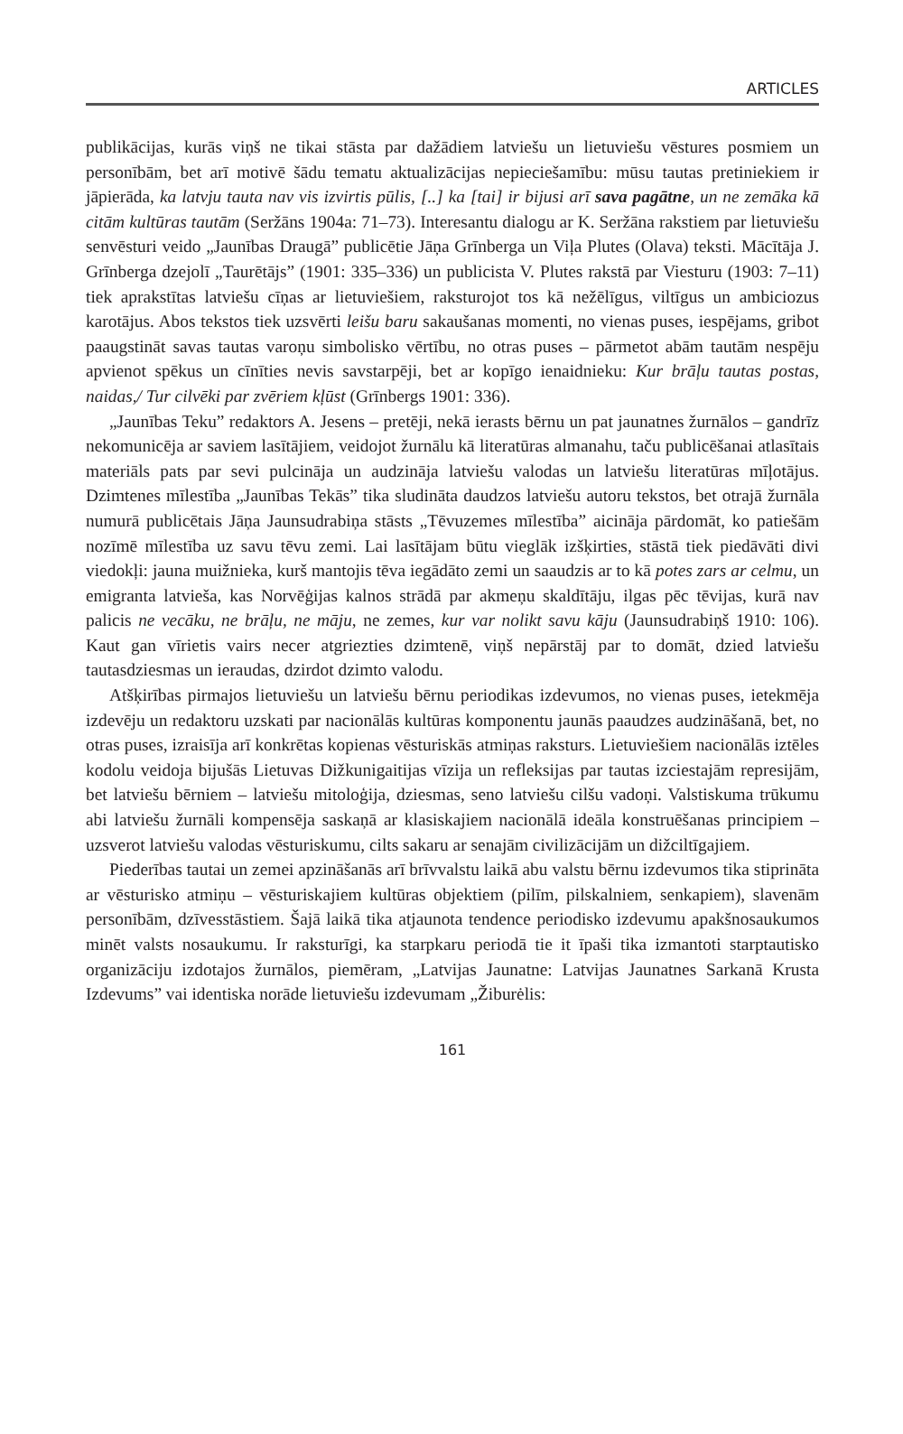ARTICLES
publikācijas, kurās viņš ne tikai stāsta par dažādiem latviešu un lietuviešu vēstures posmiem un personībām, bet arī motivē šādu tematu aktualizācijas nepieciešamību: mūsu tautas pretiniekiem ir jāpierāda, ka latvju tauta nav vis izvirtis pūlis, [..] ka [tai] ir bijusi arī sava pagātne, un ne zemāka kā citām kultūras tautām (Seržāns 1904a: 71–73). Interesantu dialogu ar K. Seržāna rakstiem par lietuviešu senvēsturi veido „Jaunības Draugā” publicētie Jāņa Grīnberga un Viļa Plutes (Olava) teksti. Mācītāja J. Grīnberga dzejolī „Taurētājs” (1901: 335–336) un publicista V. Plutes rakstā par Viesturu (1903: 7–11) tiek aprakstītas latviešu cīņas ar lietuviešiem, raksturojot tos kā nežēlīgus, viltīgus un ambiciozus karotājus. Abos tekstos tiek uzsvērti leišu baru sakaušanas momenti, no vienas puses, iespējams, gribot paaugstināt savas tautas varoņu simbolisko vērtību, no otras puses – pārmetot abām tautām nespēju apvienot spēkus un cīnīties nevis savstarpēji, bet ar kopīgo ienaidnieku: Kur brāļu tautas postas, naidas,/ Tur cilvēki par zvēriem kļūst (Grīnbergs 1901: 336).
„Jaunības Teku” redaktors A. Jesens – pretēji, nekā ierasts bērnu un pat jaunatnes žurnālos – gandrīz nekomunicēja ar saviem lasītājiem, veidojot žurnālu kā literatūras almanahu, taču publicēšanai atlasītais materiāls pats par sevi pulcināja un audzināja latviešu valodas un latviešu literatūras mīļotājus. Dzimtenes mīlestība „Jaunības Tekās” tika sludināta daudzos latviešu autoru tekstos, bet otrajā žurnāla numurā publicētais Jāņa Jaunsudrabiņa stāsts „Tēvuzemes mīlestība” aicināja pārdomāt, ko patiešām nozīmē mīlestība uz savu tēvu zemi. Lai lasītājam būtu vieglāk izšķirties, stāstā tiek piedāvāti divi viedokļi: jauna muižnieka, kurš mantojis tēva iegādāto zemi un saaudzis ar to kā potes zars ar celmu, un emigranta latvieša, kas Norvēģijas kalnos strādā par akmeņu skaldītāju, ilgas pēc tēvijas, kurā nav palicis ne vecāku, ne brāļu, ne māju, ne zemes, kur var nolikt savu kāju (Jaunsudrabiņš 1910: 106). Kaut gan vīrietis vairs necer atgriezties dzimtenē, viņš nepārstāj par to domāt, dzied latviešu tautasdziesmas un ieraudas, dzirdot dzimto valodu.
Atšķirības pirmajos lietuviešu un latviešu bērnu periodikas izdevumos, no vienas puses, ietekmēja izdevēju un redaktoru uzskati par nacionālās kultūras komponentu jaunās paaudzes audzināšanā, bet, no otras puses, izraisīja arī konkrētas kopienas vēsturiskās atmiņas raksturs. Lietuviešiem nacionālās iztēles kodolu veidoja bijušās Lietuvas Dižkunigaitijas vīzija un refleksijas par tautas izciestajām represijām, bet latviešu bērniem – latviešu mitoloģija, dziesmas, seno latviešu cilšu vadoņi. Valstiskuma trūkumu abi latviešu žurnāli kompensēja saskaņā ar klasiskajiem nacionālā ideāla konstruēšanas principiem – uzsverot latviešu valodas vēsturiskumu, cilts sakaru ar senajām civilizācijām un dižciltīgajiem.
Piederības tautai un zemei apzināšanās arī brīvvalstu laikā abu valstu bērnu izdevumos tika stiprināta ar vēsturisko atmiņu – vēsturiskajiem kultūras objektiem (pilīm, pilskalniem, senkapiem), slavenām personībām, dzīvesstāstiem. Šajā laikā tika atjaunota tendence periodisko izdevumu apakšnosaukumos minēt valsts nosaukumu. Ir raksturīgi, ka starpkaru periodā tie it īpaši tika izmantoti starptautisko organizāciju izdotajos žurnālos, piemēram, „Latvijas Jaunatne: Latvijas Jaunatnes Sarkanā Krusta Izdevums” vai identiska norāde lietuviešu izdevumam „Žiburėlis:
161